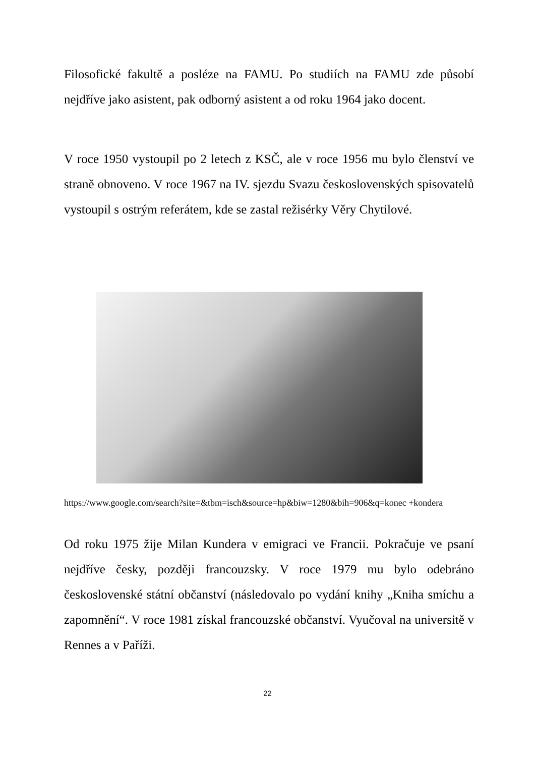Filosofické fakultě a posléze na FAMU. Po studiích na FAMU zde působí nejdříve jako asistent, pak odborný asistent a od roku 1964 jako docent.
V roce 1950 vystoupil po 2 letech z KSČ, ale v roce 1956 mu bylo členství ve straně obnoveno. V roce 1967 na IV. sjezdu Svazu československých spisovatelů vystoupil s ostrým referátem, kde se zastal režisérky Věry Chytilové.
https://www.google.com/search?site=&tbm=isch&source=hp&biw=1280&bih=906&q=konec +kondera
Od roku 1975 žije Milan Kundera v emigraci ve Francii. Pokračuje ve psaní nejdříve česky, později francouzsky. V roce 1979 mu bylo odebráno československé státní občanství (následovalo po vydání knihy „Kniha smíchu a zapomnění“. V roce 1981 získal francouzské občanství. Vyučoval na universitě v Rennes a v Paříži.
22